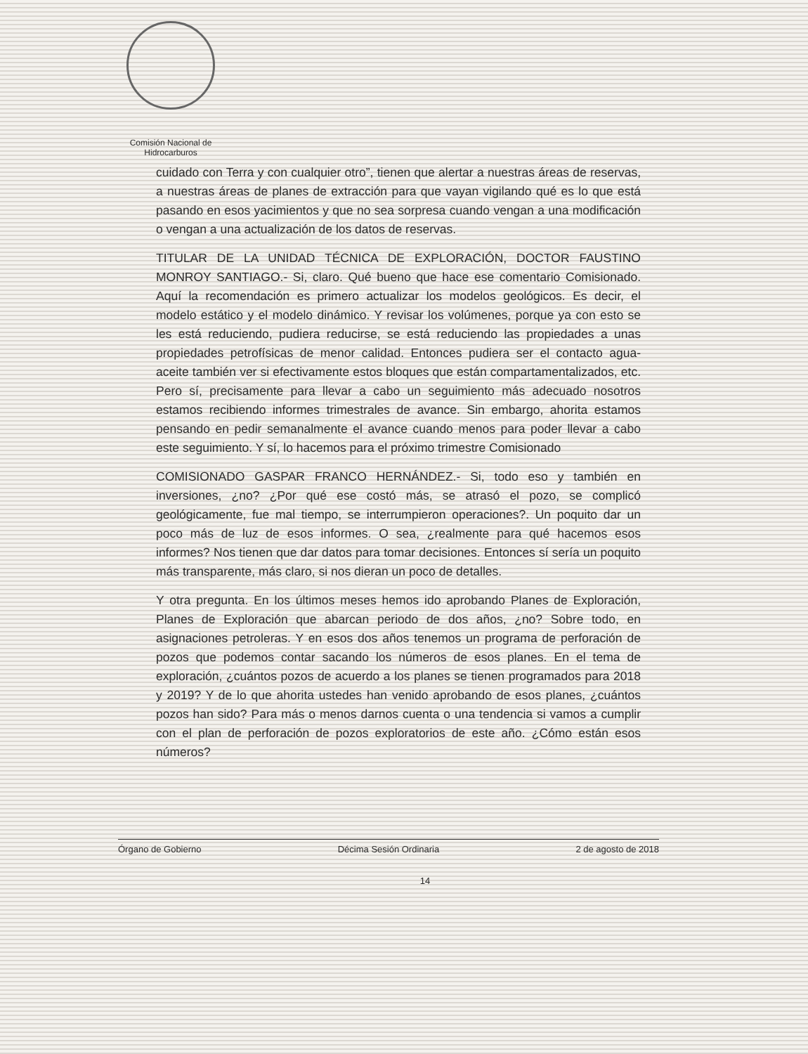Comisión Nacional de
Hidrocarburos
cuidado con Terra y con cualquier otro”, tienen que alertar a nuestras áreas de reservas, a nuestras áreas de planes de extracción para que vayan vigilando qué es lo que está pasando en esos yacimientos y que no sea sorpresa cuando vengan a una modificación o vengan a una actualización de los datos de reservas.
TITULAR DE LA UNIDAD TÉCNICA DE EXPLORACIÓN, DOCTOR FAUSTINO MONROY SANTIAGO.- Si, claro. Qué bueno que hace ese comentario Comisionado. Aquí la recomendación es primero actualizar los modelos geológicos. Es decir, el modelo estático y el modelo dinámico. Y revisar los volúmenes, porque ya con esto se les está reduciendo, pudiera reducirse, se está reduciendo las propiedades a unas propiedades petrofísicas de menor calidad. Entonces pudiera ser el contacto agua-aceite también ver si efectivamente estos bloques que están compartamentalizados, etc. Pero sí, precisamente para llevar a cabo un seguimiento más adecuado nosotros estamos recibiendo informes trimestrales de avance. Sin embargo, ahorita estamos pensando en pedir semanalmente el avance cuando menos para poder llevar a cabo este seguimiento. Y sí, lo hacemos para el próximo trimestre Comisionado
COMISIONADO GASPAR FRANCO HERNÁNDEZ.- Si, todo eso y también en inversiones, ¿no? ¿Por qué ese costó más, se atrasó el pozo, se complicó geológicamente, fue mal tiempo, se interrumpieron operaciones?. Un poquito dar un poco más de luz de esos informes. O sea, ¿realmente para qué hacemos esos informes? Nos tienen que dar datos para tomar decisiones. Entonces sí sería un poquito más transparente, más claro, si nos dieran un poco de detalles.
Y otra pregunta. En los últimos meses hemos ido aprobando Planes de Exploración, Planes de Exploración que abarcan periodo de dos años, ¿no? Sobre todo, en asignaciones petroleras. Y en esos dos años tenemos un programa de perforación de pozos que podemos contar sacando los números de esos planes. En el tema de exploración, ¿cuántos pozos de acuerdo a los planes se tienen programados para 2018 y 2019? Y de lo que ahorita ustedes han venido aprobando de esos planes, ¿cuántos pozos han sido? Para más o menos darnos cuenta o una tendencia si vamos a cumplir con el plan de perforación de pozos exploratorios de este año. ¿Cómo están esos números?
Órgano de Gobierno Décima Sesión Ordinaria 2 de agosto de 2018
14